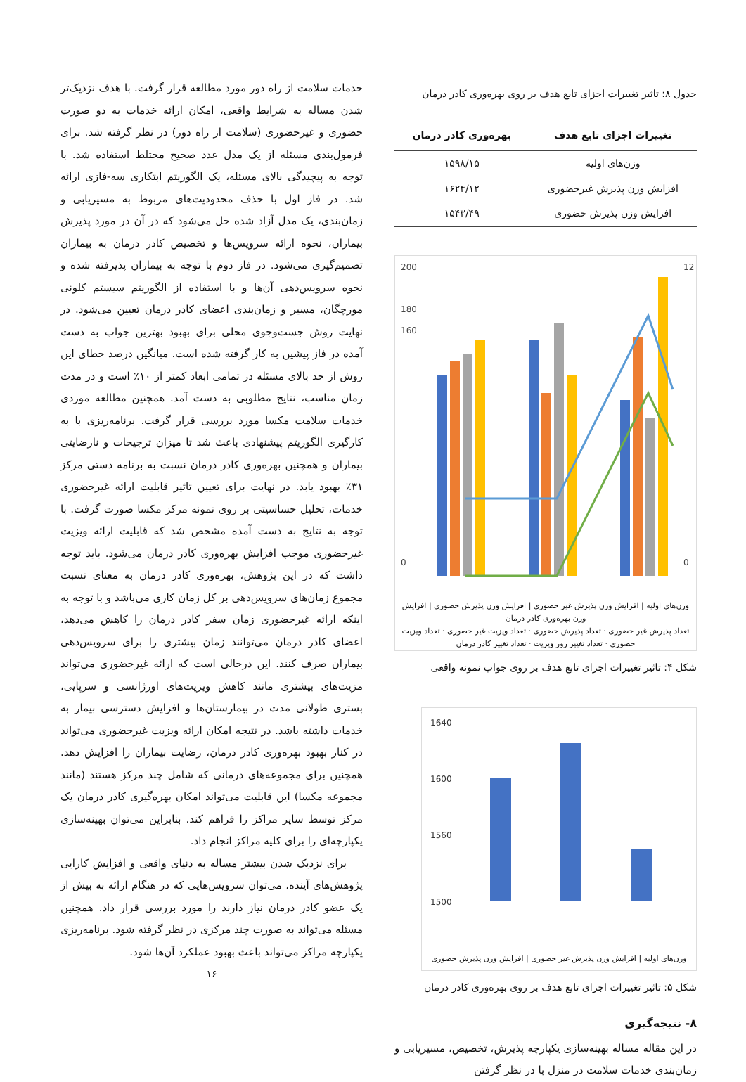جدول ۸: تاثیر تغییرات اجزای تابع هدف بر روی بهره‌وری کادر درمان
| تغییرات اجزای تابع هدف | بهره‌وری کادر درمان |
| --- | --- |
| وزن‌های اولیه | ۱۵۹۸/۱۵ |
| افزایش وزن پذیرش غیرحضوری | ۱۶۲۴/۱۲ |
| افزایش وزن پذیرش حضوری | ۱۵۴۳/۴۹ |
200
180
160
0
12
0
وزن‌های اولیه | افزایش وزن پذیرش غیر حضوری | افزایش وزن پذیرش حضوری | افزایش وزن بهره‌وری کادر درمان
تعداد پذیرش غیر حضوری · تعداد پذیرش حضوری · تعداد ویزیت غیر حضوری · تعداد ویزیت حضوری · تعداد تغییر روز ویزیت · تعداد تغییر کادر درمان
شکل ۴: تاثیر تغییرات اجزای تابع هدف بر روی جواب نمونه واقعی
1640
1600
1560
1500
وزن‌های اولیه | افزایش وزن پذیرش غیر حضوری | افزایش وزن پذیرش حضوری
شکل ۵: تاثیر تغییرات اجزای تابع هدف بر روی بهره‌وری کادر درمان
۸- نتیجه‌گیری
در این مقاله مساله بهینه‌سازی یکپارچه پذیرش، تخصیص، مسیریابی و زمان‌بندی خدمات سلامت در منزل با در نظر گرفتن
خدمات سلامت از راه دور مورد مطالعه قرار گرفت. با هدف نزدیک‌تر شدن مساله به شرایط واقعی، امکان ارائه خدمات به دو صورت حضوری و غیرحضوری (سلامت از راه دور) در نظر گرفته شد. برای فرمول‌بندی مسئله از یک مدل عدد صحیح مختلط استفاده شد. با توجه به پیچیدگی بالای مسئله، یک الگوریتم ابتکاری سه-فازی ارائه شد. در فاز اول با حذف محدودیت‌های مربوط به مسیریابی و زمان‌بندی، یک مدل آزاد شده حل می‌شود که در آن در مورد پذیرش بیماران، نحوه ارائه سرویس‌ها و تخصیص کادر درمان به بیماران تصمیم‌گیری می‌شود. در فاز دوم با توجه به بیماران پذیرفته شده و نحوه سرویس‌دهی آن‌ها و با استفاده از الگوریتم سیستم کلونی مورچگان، مسیر و زمان‌بندی اعضای کادر درمان تعیین می‌شود. در نهایت روش جست‌وجوی محلی برای بهبود بهترین جواب به دست آمده در فاز پیشین به کار گرفته شده است. میانگین درصد خطای این روش از حد بالای مسئله در تمامی ابعاد کمتر از ۱۰٪ است و در مدت زمان مناسب، نتایج مطلوبی به دست آمد. همچنین مطالعه موردی خدمات سلامت مکسا مورد بررسی قرار گرفت. برنامه‌ریزی با به کارگیری الگوریتم پیشنهادی باعث شد تا میزان ترجیحات و نارضایتی بیماران و همچنین بهره‌وری کادر درمان نسبت به برنامه دستی مرکز ۳۱٪ بهبود یابد. در نهایت برای تعیین تاثیر قابلیت ارائه غیرحضوری خدمات، تحلیل حساسیتی بر روی نمونه مرکز مکسا صورت گرفت. با توجه به نتایج به دست آمده مشخص شد که قابلیت ارائه ویزیت غیرحضوری موجب افزایش بهره‌وری کادر درمان می‌شود. باید توجه داشت که در این پژوهش، بهره‌وری کادر درمان به معنای نسبت مجموع زمان‌های سرویس‌دهی بر کل زمان کاری می‌باشد و با توجه به اینکه ارائه غیرحضوری زمان سفر کادر درمان را کاهش می‌دهد، اعضای کادر درمان می‌توانند زمان بیشتری را برای سرویس‌دهی بیماران صرف کنند. این درحالی است که ارائه غیرحضوری می‌تواند مزیت‌های بیشتری مانند کاهش ویزیت‌های اورژانسی و سرپایی، بستری طولانی مدت در بیمارستان‌ها و افزایش دسترسی بیمار به خدمات داشته باشد. در نتیجه امکان ارائه ویزیت غیرحضوری می‌تواند در کنار بهبود بهره‌وری کادر درمان، رضایت بیماران را افزایش دهد. همچنین برای مجموعه‌های درمانی که شامل چند مرکز هستند (مانند مجموعه مکسا) این قابلیت می‌تواند امکان بهره‌گیری کادر درمان یک مرکز توسط سایر مراکز را فراهم کند. بنابراین می‌توان بهینه‌سازی یکپارچه‌ای را برای کلیه مراکز انجام داد.
برای نزدیک شدن بیشتر مساله به دنیای واقعی و افزایش کارایی پژوهش‌های آینده، می‌توان سرویس‌هایی که در هنگام ارائه به بیش از یک عضو کادر درمان نیاز دارند را مورد بررسی قرار داد. همچنین مسئله می‌تواند به صورت چند مرکزی در نظر گرفته شود. برنامه‌ریزی یکپارچه مراکز می‌تواند باعث بهبود عملکرد آن‌ها شود.
۱۶